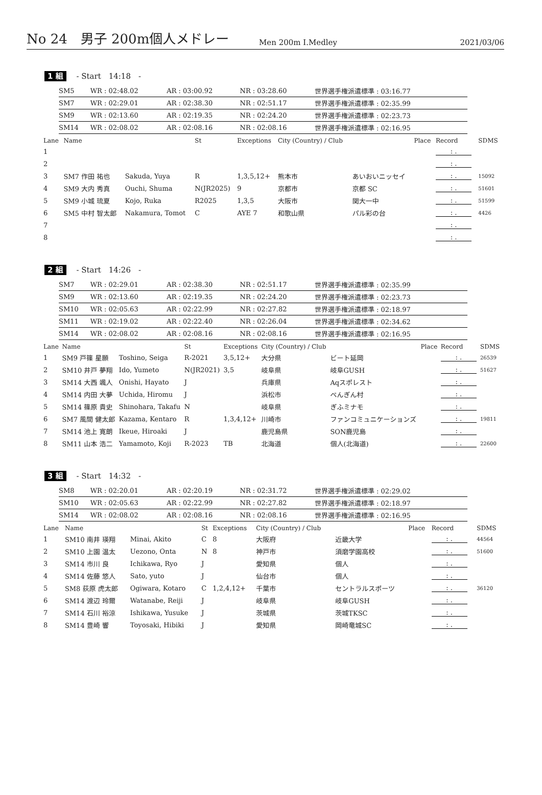No 24　男子 200m個人メドレー Men 200m I.Medley 2021/03/06
1 組　 - Start　14:18　-
| SM5 | WR : 02:48.02 | AR : 03:00.92 | NR : 03:28.60 | 世界選手権派遣標準 : 03:16.77 |
| SM7 | WR : 02:29.01 | AR : 02:38.30 | NR : 02:51.17 | 世界選手権派遣標準 : 02:35.99 |
| SM9 | WR : 02:13.60 | AR : 02:19.35 | NR : 02:24.20 | 世界選手権派遣標準 : 02:23.73 |
| SM14 | WR : 02:08.02 | AR : 02:08.16 | NR : 02:08.16 | 世界選手権派遣標準 : 02:16.95 |
| Lane | Name | | St | Exceptions | City (Country) / Club | | Place | Record | SDMS |
| --- | --- | --- | --- | --- | --- | --- | --- | --- | --- |
| 1 | | | | | | | | : . | |
| 2 | | | | | | | | : . | |
| 3 | SM7 作田 祐也 | Sakuda, Yuya | R | 1,3,5,12+ | 熊本市 | あいおいニッセイ | | : . | 15092 |
| 4 | SM9 大内 秀真 | Ouchi, Shuma | N(JR2025) | 9 | 京都市 | 京都 SC | | : . | 51601 |
| 5 | SM9 小城 琉夏 | Kojo, Ruka | R2025 | 1,3,5 | 大阪市 | 関大一中 | | : . | 51599 |
| 6 | SM5 中村 智太郎 | Nakamura, Tomot | C | AYE 7 | 和歌山県 | パル彩の台 | | : . | 4426 |
| 7 | | | | | | | | : . | |
| 8 | | | | | | | | : . | |
2 組　 - Start　14:26　-
| SM7 | WR : 02:29.01 | AR : 02:38.30 | NR : 02:51.17 | 世界選手権派遣標準 : 02:35.99 |
| SM9 | WR : 02:13.60 | AR : 02:19.35 | NR : 02:24.20 | 世界選手権派遣標準 : 02:23.73 |
| SM10 | WR : 02:05.63 | AR : 02:22.99 | NR : 02:27.82 | 世界選手権派遣標準 : 02:18.97 |
| SM11 | WR : 02:19.02 | AR : 02:22.40 | NR : 02:26.04 | 世界選手権派遣標準 : 02:34.62 |
| SM14 | WR : 02:08.02 | AR : 02:08.16 | NR : 02:08.16 | 世界選手権派遣標準 : 02:16.95 |
| Lane | Name | | St | Exceptions | City (Country) / Club | | Place | Record | SDMS |
| --- | --- | --- | --- | --- | --- | --- | --- | --- | --- |
| 1 | SM9 戸篠 星願 | Toshino, Seiga | R-2021 | 3,5,12+ | 大分県 | ビート延岡 | | : . | 26539 |
| 2 | SM10 井戸 夢翔 | Ido, Yumeto | N(JR2021) | 3,5 | 岐阜県 | 岐阜GUSH | | : . | 51627 |
| 3 | SM14 大西 颯人 | Onishi, Hayato | J | | 兵庫県 | Aqスポレスト | | : . | |
| 4 | SM14 内田 大夢 | Uchida, Hiromu | J | | 浜松市 | ぺんぎん村 | | : . | |
| 5 | SM14 篠原 貴史 | Shinohara, Takafu | N | | 岐阜県 | ぎふミナモ | | : . | |
| 6 | SM7 風間 健太郎 | Kazama, Kentaro | R | 1,3,4,12+ | 川崎市 | ファンコミュニケーションズ | | : . | 19811 |
| 7 | SM14 池上 寛朗 | Ikeue, Hiroaki | J | | 鹿児島県 | SON鹿児島 | | : . | |
| 8 | SM11 山本 浩二 | Yamamoto, Koji | R-2023 | TB | 北海道 | 個人(北海道) | | : . | 22600 |
3 組　 - Start　14:32　-
| SM8 | WR : 02:20.01 | AR : 02:20.19 | NR : 02:31.72 | 世界選手権派遣標準 : 02:29.02 |
| SM10 | WR : 02:05.63 | AR : 02:22.99 | NR : 02:27.82 | 世界選手権派遣標準 : 02:18.97 |
| SM14 | WR : 02:08.02 | AR : 02:08.16 | NR : 02:08.16 | 世界選手権派遣標準 : 02:16.95 |
| Lane | Name | | St | Exceptions | City (Country) / Club | | Place | Record | SDMS |
| --- | --- | --- | --- | --- | --- | --- | --- | --- | --- |
| 1 | SM10 南井 瑛翔 | Minai, Akito | C | 8 | 大阪府 | 近畿大学 | | : . | 44564 |
| 2 | SM10 上園 温太 | Uezono, Onta | N | 8 | 神戸市 | 須磨学園高校 | | : . | 51600 |
| 3 | SM14 市川 良 | Ichikawa, Ryo | J | | 愛知県 | 個人 | | : . | |
| 4 | SM14 佐藤 悠人 | Sato, yuto | J | | 仙台市 | 個人 | | : . | |
| 5 | SM8 荻原 虎太郎 | Ogiwara, Kotaro | C | 1,2,4,12+ | 千葉市 | セントラルスポーツ | | : . | 36120 |
| 6 | SM14 渡辺 玲爾 | Watanabe, Reiji | J | | 岐阜県 | 岐阜GUSH | | : . | |
| 7 | SM14 石川 裕涼 | Ishikawa, Yusuke | J | | 茨城県 | 茨城TKSC | | : . | |
| 8 | SM14 豊崎 響 | Toyosaki, Hibiki | J | | 愛知県 | 岡崎竜城SC | | : . | |